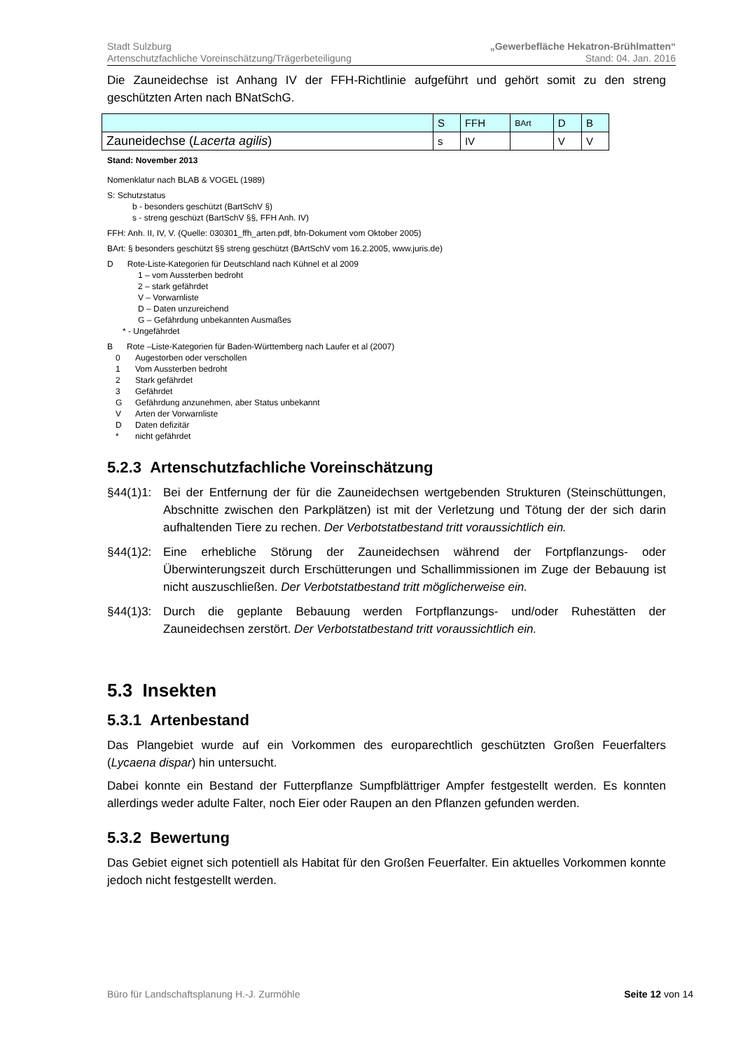Stadt Sulzburg
Artenschutzfachliche Voreinschätzung/Trägerbeteiligung
„Gewerbefläche Hekatron-Brühlmatten“
Stand: 04. Jan. 2016
Die Zauneidechse ist Anhang IV der FFH-Richtlinie aufgeführt und gehört somit zu den streng geschützten Arten nach BNatSchG.
| | S | FFH | BArt | D | B |
| Zauneidechse ( Lacerta agilis ) | s | IV | | V | V |
Stand: November 2013
Nomenklatur nach BLAB & VOGEL (1989)
S: Schutzstatus
b - besonders geschützt (BartSchV §)
s - streng geschüzt (BartSchV §§, FFH Anh. IV)
FFH: Anh. II, IV, V. (Quelle: 030301_ffh_arten.pdf, bfn-Dokument vom Oktober 2005)
BArt: § besonders geschützt §§ streng geschützt (BArtSchV vom 16.2.2005, www.juris.de)
D Rote-Liste-Kategorien für Deutschland nach Kühnel et al 2009
1 – vom Aussterben bedroht
2 – stark gefährdet
V – Vorwarnliste
D – Daten unzureichend
G – Gefährdung unbekannten Ausmaßes
* - Ungefährdet
B Rote –Liste-Kategorien für Baden-Württemberg nach Laufer et al (2007)
0 Augestorben oder verschollen 1 Vom Aussterben bedroht 2 Stark gefährdet 3 Gefährdet G Gefährdung anzunehmen, aber Status unbekannt V Arten der Vorwarnliste D Daten defizitär * nicht gefährdet
5.2.3 Artenschutzfachliche Voreinschätzung
§44(1)1: Bei der Entfernung der für die Zauneidechsen wertgebenden Strukturen (Steinschüttungen, Abschnitte zwischen den Parkplätzen) ist mit der Verletzung und Tötung der der sich darin aufhaltenden Tiere zu rechen. Der Verbotstatbestand tritt voraussichtlich ein.
§44(1)2: Eine erhebliche Störung der Zauneidechsen während der Fortpflanzungs- oder Überwinterungszeit durch Erschütterungen und Schallimmissionen im Zuge der Bebauung ist nicht auszuschließen. Der Verbotstatbestand tritt möglicherweise ein.
§44(1)3: Durch die geplante Bebauung werden Fortpflanzungs- und/oder Ruhestätten der Zauneidechsen zerstört. Der Verbotstatbestand tritt voraussichtlich ein.
5.3 Insekten
5.3.1 Artenbestand
Das Plangebiet wurde auf ein Vorkommen des europarechtlich geschützten Großen Feuerfalters (Lycaena dispar) hin untersucht.
Dabei konnte ein Bestand der Futterpflanze Sumpfblättriger Ampfer festgestellt werden. Es konnten allerdings weder adulte Falter, noch Eier oder Raupen an den Pflanzen gefunden werden.
5.3.2 Bewertung
Das Gebiet eignet sich potentiell als Habitat für den Großen Feuerfalter. Ein aktuelles Vorkommen konnte jedoch nicht festgestellt werden.
Büro für Landschaftsplanung H.-J. Zurmöhle Seite 12 von 14